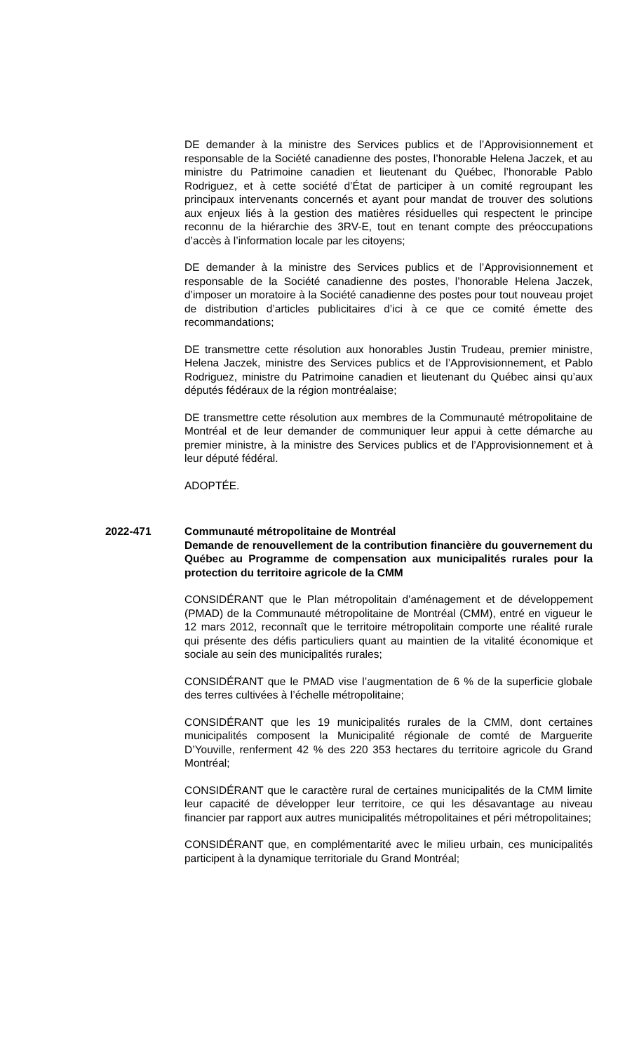DE demander à la ministre des Services publics et de l’Approvisionnement et responsable de la Société canadienne des postes, l’honorable Helena Jaczek, et au ministre du Patrimoine canadien et lieutenant du Québec, l’honorable Pablo Rodriguez, et à cette société d’État de participer à un comité regroupant les principaux intervenants concernés et ayant pour mandat de trouver des solutions aux enjeux liés à la gestion des matières résiduelles qui respectent le principe reconnu de la hiérarchie des 3RV-E, tout en tenant compte des préoccupations d’accès à l’information locale par les citoyens;
DE demander à la ministre des Services publics et de l’Approvisionnement et responsable de la Société canadienne des postes, l’honorable Helena Jaczek, d’imposer un moratoire à la Société canadienne des postes pour tout nouveau projet de distribution d’articles publicitaires d’ici à ce que ce comité émette des recommandations;
DE transmettre cette résolution aux honorables Justin Trudeau, premier ministre, Helena Jaczek, ministre des Services publics et de l’Approvisionnement, et Pablo Rodriguez, ministre du Patrimoine canadien et lieutenant du Québec ainsi qu’aux députés fédéraux de la région montréalaise;
DE transmettre cette résolution aux membres de la Communauté métropolitaine de Montréal et de leur demander de communiquer leur appui à cette démarche au premier ministre, à la ministre des Services publics et de l’Approvisionnement et à leur député fédéral.
ADOPTÉE.
2022-471 Communauté métropolitaine de Montréal
Demande de renouvellement de la contribution financière du gouvernement du Québec au Programme de compensation aux municipalités rurales pour la protection du territoire agricole de la CMM
CONSIDÉRANT que le Plan métropolitain d’aménagement et de développement (PMAD) de la Communauté métropolitaine de Montréal (CMM), entré en vigueur le 12 mars 2012, reconnaît que le territoire métropolitain comporte une réalité rurale qui présente des défis particuliers quant au maintien de la vitalité économique et sociale au sein des municipalités rurales;
CONSIDÉRANT que le PMAD vise l’augmentation de 6 % de la superficie globale des terres cultivées à l’échelle métropolitaine;
CONSIDÉRANT que les 19 municipalités rurales de la CMM, dont certaines municipalités composent la Municipalité régionale de comté de Marguerite D’Youville, renferment 42 % des 220 353 hectares du territoire agricole du Grand Montréal;
CONSIDÉRANT que le caractère rural de certaines municipalités de la CMM limite leur capacité de développer leur territoire, ce qui les désavantage au niveau financier par rapport aux autres municipalités métropolitaines et péri métropolitaines;
CONSIDÉRANT que, en complémentarité avec le milieu urbain, ces municipalités participent à la dynamique territoriale du Grand Montréal;